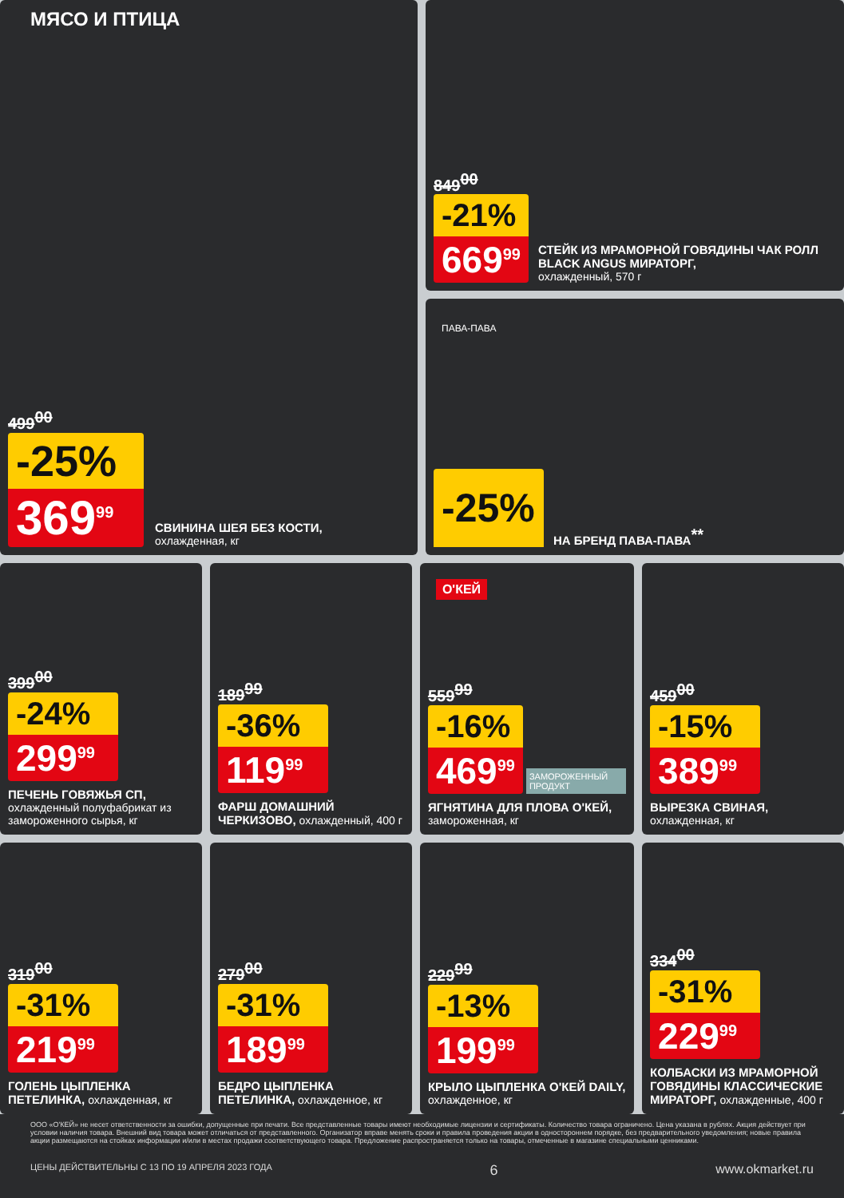МЯСО И ПТИЦА
499<sup>00</sup>
-25%
369<sup>99</sup>
СВИНИНА ШЕЯ БЕЗ КОСТИ,
охлажденная, кг
849<sup>00</sup>
-21%
669<sup>99</sup>
СТЕЙК ИЗ МРАМОРНОЙ ГОВЯДИНЫ ЧАК РОЛЛ BLACK ANGUS МИРАТОРГ,
охлажденный, 570 г
ПАВА-ПАВА
-25%
НА БРЕНД ПАВА-ПАВА<sup>**</sup>
399<sup>00</sup>
-24%
299<sup>99</sup>
ПЕЧЕНЬ ГОВЯЖЬЯ СП,
охлажденный полуфабрикат из замороженного сырья, кг
189<sup>99</sup>
-36%
119<sup>99</sup>
ФАРШ ДОМАШНИЙ ЧЕРКИЗОВО, охлажденный, 400 г
О'КЕЙ
559<sup>99</sup>
-16%
469<sup>99</sup>
ЗАМОРОЖЕННЫЙ ПРОДУКТ
ЯГНЯТИНА ДЛЯ ПЛОВА О'КЕЙ, замороженная, кг
459<sup>00</sup>
-15%
389<sup>99</sup>
ВЫРЕЗКА СВИНАЯ,
охлажденная, кг
319<sup>00</sup>
-31%
219<sup>99</sup>
ГОЛЕНЬ ЦЫПЛЕНКА ПЕТЕЛИНКА, охлажденная, кг
279<sup>00</sup>
-31%
189<sup>99</sup>
БЕДРО ЦЫПЛЕНКА ПЕТЕЛИНКА, охлажденное, кг
229<sup>99</sup>
-13%
199<sup>99</sup>
КРЫЛО ЦЫПЛЕНКА О'КЕЙ DAILY, охлажденное, кг
334<sup>00</sup>
-31%
229<sup>99</sup>
КОЛБАСКИ ИЗ МРАМОРНОЙ ГОВЯДИНЫ КЛАССИЧЕСКИЕ МИРАТОРГ, охлажденные, 400 г
ООО «О'КЕЙ» не несет ответственности за ошибки, допущенные при печати. Все представленные товары имеют необходимые лицензии и сертификаты. Количество товара ограничено. Цена указана в рублях. Акция действует при условии наличия товара. Внешний вид товара может отличаться от представленного. Организатор вправе менять сроки и правила проведения акции в одностороннем порядке, без предварительного уведомления; новые правила акции размещаются на стойках информации и/или в местах продажи соответствующего товара. Предложение распространяется только на товары, отмеченные в магазине специальными ценниками.
ЦЕНЫ ДЕЙСТВИТЕЛЬНЫ С 13 ПО 19 АПРЕЛЯ 2023 ГОДА 6 www.okmarket.ru